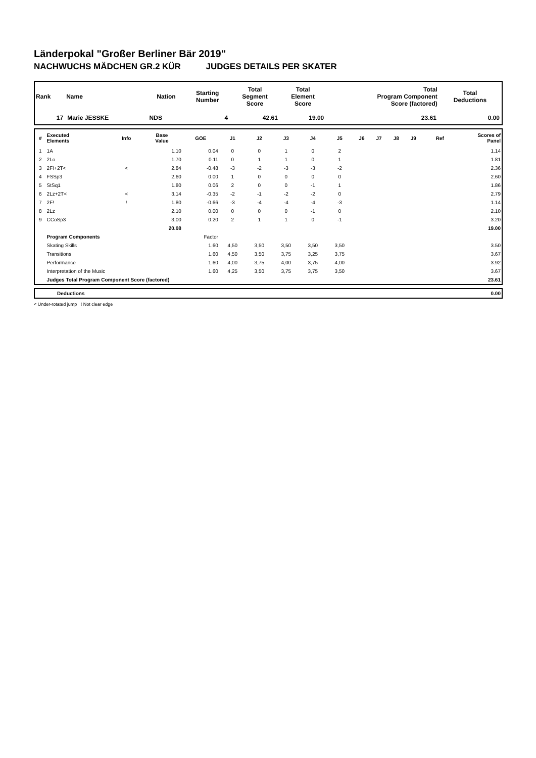Länderpokal "Großer Berliner Bär 2019"
NACHWUCHS MÄDCHEN GR.2 KÜR JUDGES DETAILS PER SKATER
| Rank | Name | Nation | Starting Number | Total Segment Score | Total Element Score | Total Program Component Score (factored) | Total Deductions |
| --- | --- | --- | --- | --- | --- | --- | --- |
| 17 | Marie JESSKE | NDS | 4 | 42.61 | 19.00 | 23.61 | 0.00 |
| # | Executed Elements | Info | Base Value | GOE | J1 | J2 | J3 | J4 | J5 | J6 | J7 | J8 | J9 | Ref | Scores of Panel |
| --- | --- | --- | --- | --- | --- | --- | --- | --- | --- | --- | --- | --- | --- | --- | --- |
| 1 | 1A | | 1.10 | 0.04 | 0 | 0 | 1 | 0 | 2 | | | | | | 1.14 |
| 2 | 2Lo | | 1.70 | 0.11 | 0 | 1 | 1 | 0 | 1 | | | | | | 1.81 |
| 3 | 2F!+2T< | < | 2.84 | -0.48 | -3 | -2 | -3 | -3 | -2 | | | | | | 2.36 |
| 4 | FSSp3 | | 2.60 | 0.00 | 1 | 0 | 0 | 0 | 0 | | | | | | 2.60 |
| 5 | StSq1 | | 1.80 | 0.06 | 2 | 0 | 0 | -1 | 1 | | | | | | 1.86 |
| 6 | 2Lz+2T< | < | 3.14 | -0.35 | -2 | -1 | -2 | -2 | 0 | | | | | | 2.79 |
| 7 | 2F! | ! | 1.80 | -0.66 | -3 | -4 | -4 | -4 | -3 | | | | | | 1.14 |
| 8 | 2Lz | | 2.10 | 0.00 | 0 | 0 | 0 | -1 | 0 | | | | | | 2.10 |
| 9 | CCoSp3 | | 3.00 | 0.20 | 2 | 1 | 1 | 0 | -1 | | | | | | 3.20 |
| | | | 20.08 | | | | | | | | | | | | 19.00 |
| | Program Components | | | Factor | | | | | | | | | | | |
| | Skating Skills | | | 1.60 | 4,50 | 3,50 | 3,50 | 3,50 | 3,50 | | | | | | 3.50 |
| | Transitions | | | 1.60 | 4,50 | 3,50 | 3,75 | 3,25 | 3,75 | | | | | | 3.67 |
| | Performance | | | 1.60 | 4,00 | 3,75 | 4,00 | 3,75 | 4,00 | | | | | | 3.92 |
| | Interpretation of the Music | | | 1.60 | 4,25 | 3,50 | 3,75 | 3,75 | 3,50 | | | | | | 3.67 |
| | Judges Total Program Component Score (factored) | | | | | | | | | | | | | | 23.61 |
| | Deductions | 0.00 |
< Under-rotated jump ! Not clear edge